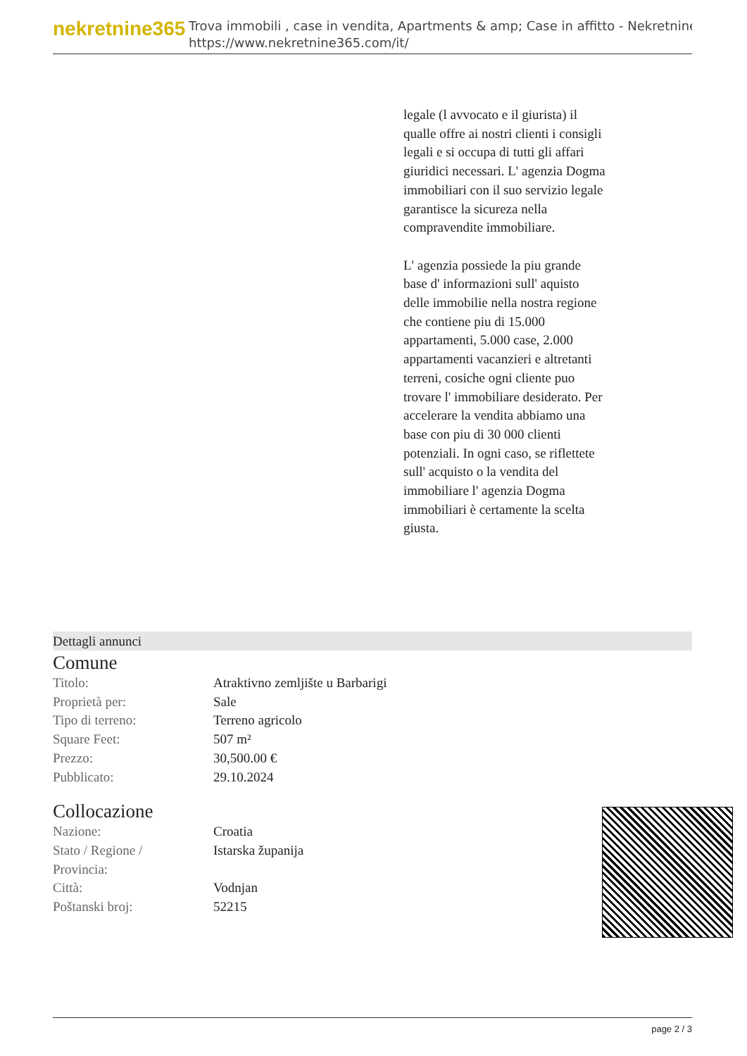nekretnine365
Trova immobili , case in vendita, Apartments & amp; Case in affitto - Nekretnine
https://www.nekretnine365.com/it/
legale (l avvocato e il giurista) il qualle offre ai nostri clienti i consigli legali e si occupa di tutti gli affari giuridici necessari. L' agenzia Dogma immobiliari con il suo servizio legale garantisce la sicureza nella compravendite immobiliare.
L' agenzia possiede la piu grande base d' informazioni sull' aquisto delle immobilie nella nostra regione che contiene piu di 15.000 appartamenti, 5.000 case, 2.000 appartamenti vacanzieri e altretanti terreni, cosiche ogni cliente puo trovare l' immobiliare desiderato. Per accelerare la vendita abbiamo una base con piu di 30 000 clienti potenziali. In ogni caso, se riflettete sull' acquisto o la vendita del immobiliare l' agenzia Dogma immobiliari è certamente la scelta giusta.
Dettagli annunci
Comune
| Titolo: | Atraktivno zemljište u Barbarigi |
| Proprietà per: | Sale |
| Tipo di terreno: | Terreno agricolo |
| Square Feet: | 507 m² |
| Prezzo: | 30,500.00 € |
| Pubblicato: | 29.10.2024 |
Collocazione
| Nazione: | Croatia |
| Stato / Regione / Provincia: | Istarska županija |
| Città: | Vodnjan |
| Poštanski broj: | 52215 |
page 2 / 3